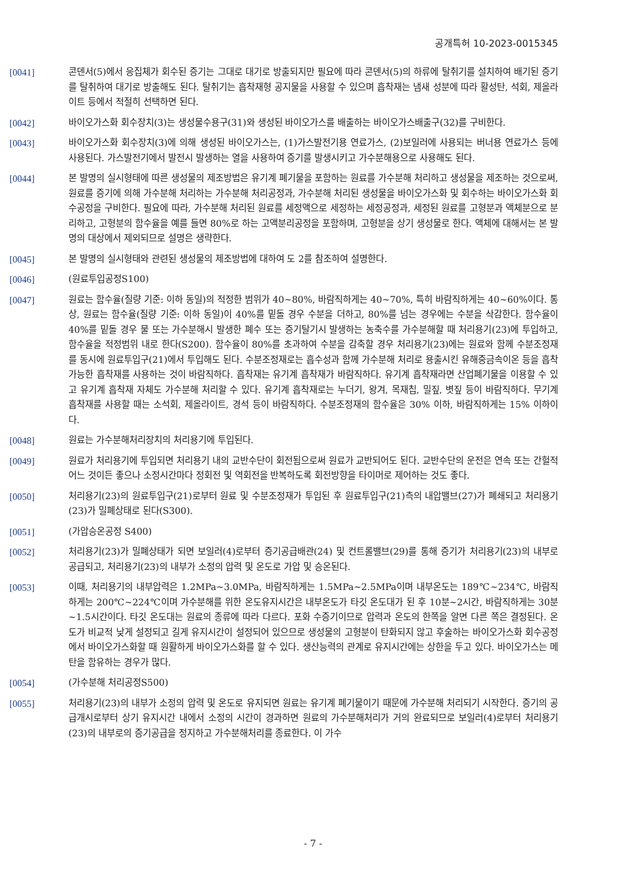공개특허 10-2023-0015345
[0041] 콘덴서(5)에서 응집체가 회수된 증기는 그대로 대기로 방출되지만 필요에 따라 콘덴서(5)의 하류에 탈취기를 설치하여 배기된 증기를 탈취하여 대기로 방출해도 된다. 탈취기는 흡착재형 공지물을 사용할 수 있으며 흡착재는 냄새 성분에 따라 활성탄, 석회, 제올라이트 등에서 적절히 선택하면 된다.
[0042] 바이오가스화 회수장치(3)는 생성물수용구(31)와 생성된 바이오가스를 배출하는 바이오가스배출구(32)를 구비한다.
[0043] 바이오가스화 회수장치(3)에 의해 생성된 바이오가스는, (1)가스발전기용 연료가스, (2)보일러에 사용되는 버너용 연료가스 등에 사용된다. 가스발전기에서 발전시 발생하는 열을 사용하여 증기를 발생시키고 가수분해용으로 사용해도 된다.
[0044] 본 발명의 실시형태에 따른 생성물의 제조방법은 유기계 폐기물을 포함하는 원료를 가수분해 처리하고 생성물을 제조하는 것으로써, 원료를 증기에 의해 가수분해 처리하는 가수분해 처리공정과, 가수분해 처리된 생성물을 바이오가스화 및 회수하는 바이오가스화 회수공정을 구비한다. 필요에 따라, 가수분해 처리된 원료를 세정액으로 세정하는 세정공정과, 세정된 원료를 고형분과 액체분으로 분리하고, 고형분의 함수율을 예를 들면 80%로 하는 고액분리공정을 포함하며, 고형분을 상기 생성물로 한다. 액체에 대해서는 본 발명의 대상에서 제외되므로 설명은 생략한다.
[0045] 본 발명의 실시형태와 관련된 생성물의 제조방법에 대하여 도 2를 참조하여 설명한다.
[0046] (원료투입공정S100)
[0047] 원료는 함수율(질량 기준: 이하 동일)의 적정한 범위가 40~80%, 바람직하게는 40~70%, 특히 바람직하게는 40~60%이다. 통상, 원료는 함수율(질량 기준: 이하 동일)이 40%를 밑돌 경우 수분을 더하고, 80%를 넘는 경우에는 수분을 삭감한다. 함수율이 40%를 밑돌 경우 물 또는 가수분해시 발생한 폐수 또는 증기탈기시 발생하는 농축수를 가수분해할 때 처리용기(23)에 투입하고, 함수율을 적정범위 내로 한다(S200). 함수율이 80%를 초과하여 수분을 감축할 경우 처리용기(23)에는 원료와 함께 수분조정재를 동시에 원료투입구(21)에서 투입해도 된다. 수분조정재로는 흡수성과 함께 가수분해 처리로 용출시킨 유해중금속이온 등을 흡착 가능한 흡착재를 사용하는 것이 바람직하다. 흡착재는 유기계 흡착재가 바람직하다. 유기계 흡착재라면 산업폐기물을 이용할 수 있고 유기계 흡착재 자체도 가수분해 처리할 수 있다. 유기계 흡착재로는 누더기, 왕겨, 목재칩, 밀짚, 볏짚 등이 바람직하다. 무기계 흡착재를 사용할 때는 소석회, 제올라이트, 경석 등이 바람직하다. 수분조정재의 함수율은 30% 이하, 바람직하게는 15% 이하이다.
[0048] 원료는 가수분해처리장치의 처리용기에 투입된다.
[0049] 원료가 처리용기에 투입되면 처리용기 내의 교반수단이 회전됨으로써 원료가 교반되어도 된다. 교반수단의 운전은 연속 또는 간헐적 어느 것이든 좋으나 소정시간마다 정회전 및 역회전을 반복하도록 회전방향을 타이머로 제어하는 것도 좋다.
[0050] 처리용기(23)의 원료투입구(21)로부터 원료 및 수분조정재가 투입된 후 원료투입구(21)측의 내압밸브(27)가 폐쇄되고 처리용기(23)가 밀폐상태로 된다(S300).
[0051] (가압승온공정 S400)
[0052] 처리용기(23)가 밀폐상태가 되면 보일러(4)로부터 증기공급배관(24) 및 컨트롤밸브(29)를 통해 증기가 처리용기(23)의 내부로 공급되고, 처리용기(23)의 내부가 소정의 압력 및 온도로 가압 및 승온된다.
[0053] 이때, 처리용기의 내부압력은 1.2MPa~3.0MPa, 바람직하게는 1.5MPa~2.5MPa이며 내부온도는 189℃~234℃, 바람직하게는 200℃~224℃이며 가수분해를 위한 온도유지시간은 내부온도가 타깃 온도대가 된 후 10분~2시간, 바람직하게는 30분~1.5시간이다. 타깃 온도대는 원료의 종류에 따라 다르다. 포화 수증기이므로 압력과 온도의 한쪽을 알면 다른 쪽은 결정된다. 온도가 비교적 낮게 설정되고 길게 유지시간이 설정되어 있으므로 생성물의 고형분이 탄화되지 않고 후술하는 바이오가스화 회수공정에서 바이오가스화할 때 원활하게 바이오가스화를 할 수 있다. 생산능력의 관계로 유지시간에는 상한을 두고 있다. 바이오가스는 메탄을 함유하는 경우가 많다.
[0054] (가수분해 처리공정S500)
[0055] 처리용기(23)의 내부가 소정의 압력 및 온도로 유지되면 원료는 유기계 폐기물이기 때문에 가수분해 처리되기 시작한다. 증기의 공급개시로부터 상기 유지시간 내에서 소정의 시간이 경과하면 원료의 가수분해처리가 거의 완료되므로 보일러(4)로부터 처리용기(23)의 내부로의 증기공급을 정지하고 가수분해처리를 종료한다. 이 가수
- 7 -